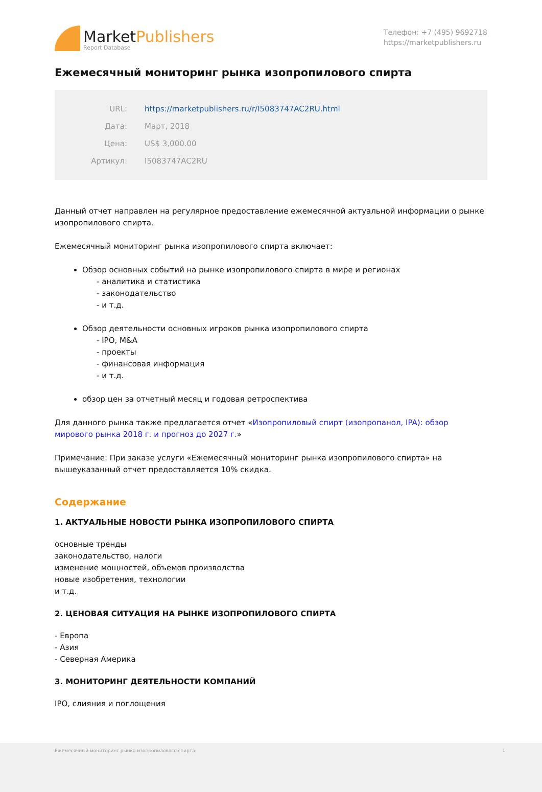MarketPublishers
Report Database
Телефон: +7 (495) 9692718
https://marketpublishers.ru
Ежемесячный мониторинг рынка изопропилового спирта
| URL: | https://marketpublishers.ru/r/I5083747AC2RU.html |
| Дата: | Март, 2018 |
| Цена: | US$ 3,000.00 |
| Артикул: | I5083747AC2RU |
Данный отчет направлен на регулярное предоставление ежемесячной актуальной информации о рынке изопропилового спирта.
Ежемесячный мониторинг рынка изопропилового спирта включает:
Обзор основных событий на рынке изопропилового спирта в мире и регионах
- аналитика и статистика
- законодательство
- и т.д.
Обзор деятельности основных игроков рынка изопропилового спирта
- IPO, M&A
- проекты
- финансовая информация
- и т.д.
обзор цен за отчетный месяц и годовая ретроспектива
Для данного рынка также предлагается отчет «Изопропиловый спирт (изопропанол, IPA): обзор мирового рынка 2018 г. и прогноз до 2027 г.»
Примечание: При заказе услуги «Ежемесячный мониторинг рынка изопропилового спирта» на вышеуказанный отчет предоставляется 10% скидка.
Содержание
1. АКТУАЛЬНЫЕ НОВОСТИ РЫНКА ИЗОПРОПИЛОВОГО СПИРТА
основные тренды
законодательство, налоги
изменение мощностей, объемов производства
новые изобретения, технологии
и т.д.
2. ЦЕНОВАЯ СИТУАЦИЯ НА РЫНКЕ ИЗОПРОПИЛОВОГО СПИРТА
- Европа
- Азия
- Северная Америка
3. МОНИТОРИНГ ДЕЯТЕЛЬНОСТИ КОМПАНИЙ
IPO, слияния и поглощения
Ежемесячный мониторинг рынка изопропилового спирта 1